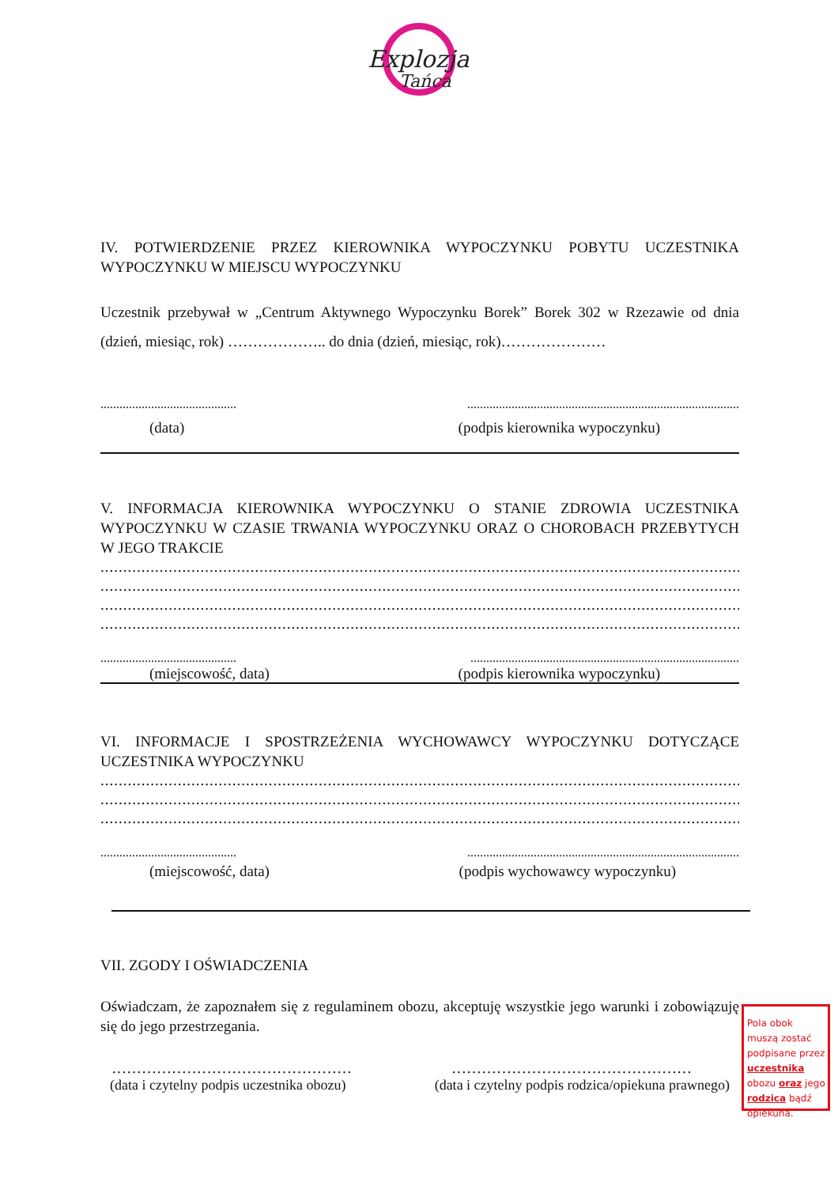Explozja
Tańca
IV. POTWIERDZENIE PRZEZ KIEROWNIKA WYPOCZYNKU POBYTU UCZESTNIKA WYPOCZYNKU W MIEJSCU WYPOCZYNKU
Uczestnik przebywał w „Centrum Aktywnego Wypoczynku Borek” Borek 302 w Rzezawie od dnia (dzień, miesiąc, rok) ……………….. do dnia (dzień, miesiąc, rok)…………………
.................................................................................................................................
(data) (podpis kierownika wypoczynku)
V. INFORMACJA KIEROWNIKA WYPOCZYNKU O STANIE ZDROWIA UCZESTNIKA WYPOCZYNKU W CZASIE TRWANIA WYPOCZYNKU ORAZ O CHOROBACH PRZEBYTYCH W JEGO TRAKCIE
................................................................................................................................................................................................................
................................................................................................................................................................................................................
................................................................................................................................................................................................................
................................................................................................................................................................................................................
................................................................................................................................
(miejscowość, data) (podpis kierownika wypoczynku)
VI. INFORMACJE I SPOSTRZEŻENIA WYCHOWAWCY WYPOCZYNKU DOTYCZĄCE UCZESTNIKA WYPOCZYNKU
................................................................................................................................................................................................................
................................................................................................................................................................................................................
................................................................................................................................................................................................................
.................................................................................................................................
(miejscowość, data) (podpis wychowawcy wypoczynku)
VII. ZGODY I OŚWIADCZENIA
Oświadczam, że zapoznałem się z regulaminem obozu, akceptuję wszystkie jego warunki i zobowiązuję się do jego przestrzegania.
………………………………………… …………………………………………
(data i czytelny podpis uczestnika obozu) (data i czytelny podpis rodzica/opiekuna prawnego)
Pola obok muszą zostać podpisane przez uczestnika obozu oraz jego rodzica bądź opiekuna.